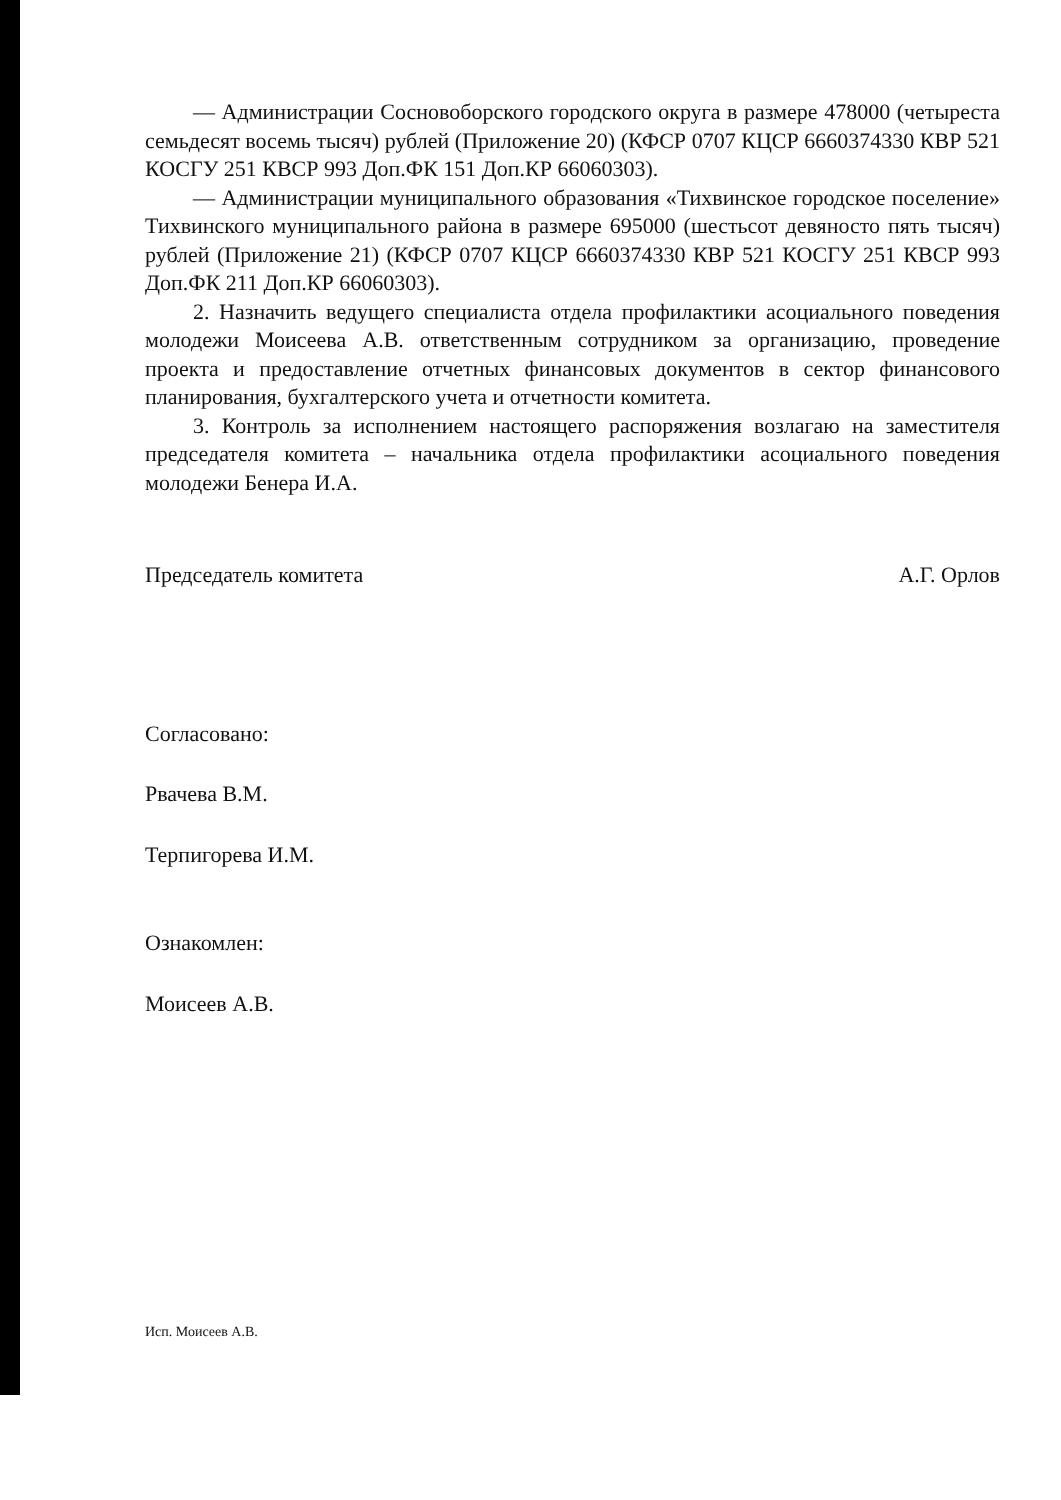— Администрации Сосновоборского городского округа в размере 478000 (четыреста семьдесят восемь тысяч) рублей (Приложение 20) (КФСР 0707 КЦСР 6660374330 КВР 521 КОСГУ 251 КВСР 993 Доп.ФК 151 Доп.КР 66060303).
— Администрации муниципального образования «Тихвинское городское поселение» Тихвинского муниципального района в размере 695000 (шестьсот девяносто пять тысяч) рублей (Приложение 21) (КФСР 0707 КЦСР 6660374330 КВР 521 КОСГУ 251 КВСР 993 Доп.ФК 211 Доп.КР 66060303).
2. Назначить ведущего специалиста отдела профилактики асоциального поведения молодежи Моисеева А.В. ответственным сотрудником за организацию, проведение проекта и предоставление отчетных финансовых документов в сектор финансового планирования, бухгалтерского учета и отчетности комитета.
3. Контроль за исполнением настоящего распоряжения возлагаю на заместителя председателя комитета – начальника отдела профилактики асоциального поведения молодежи Бенера И.А.
Председатель комитета А.Г. Орлов
Согласовано:
Рвачева В.М.
Терпигорева И.М.
Ознакомлен:
Моисеев А.В.
Исп. Моисеев А.В.